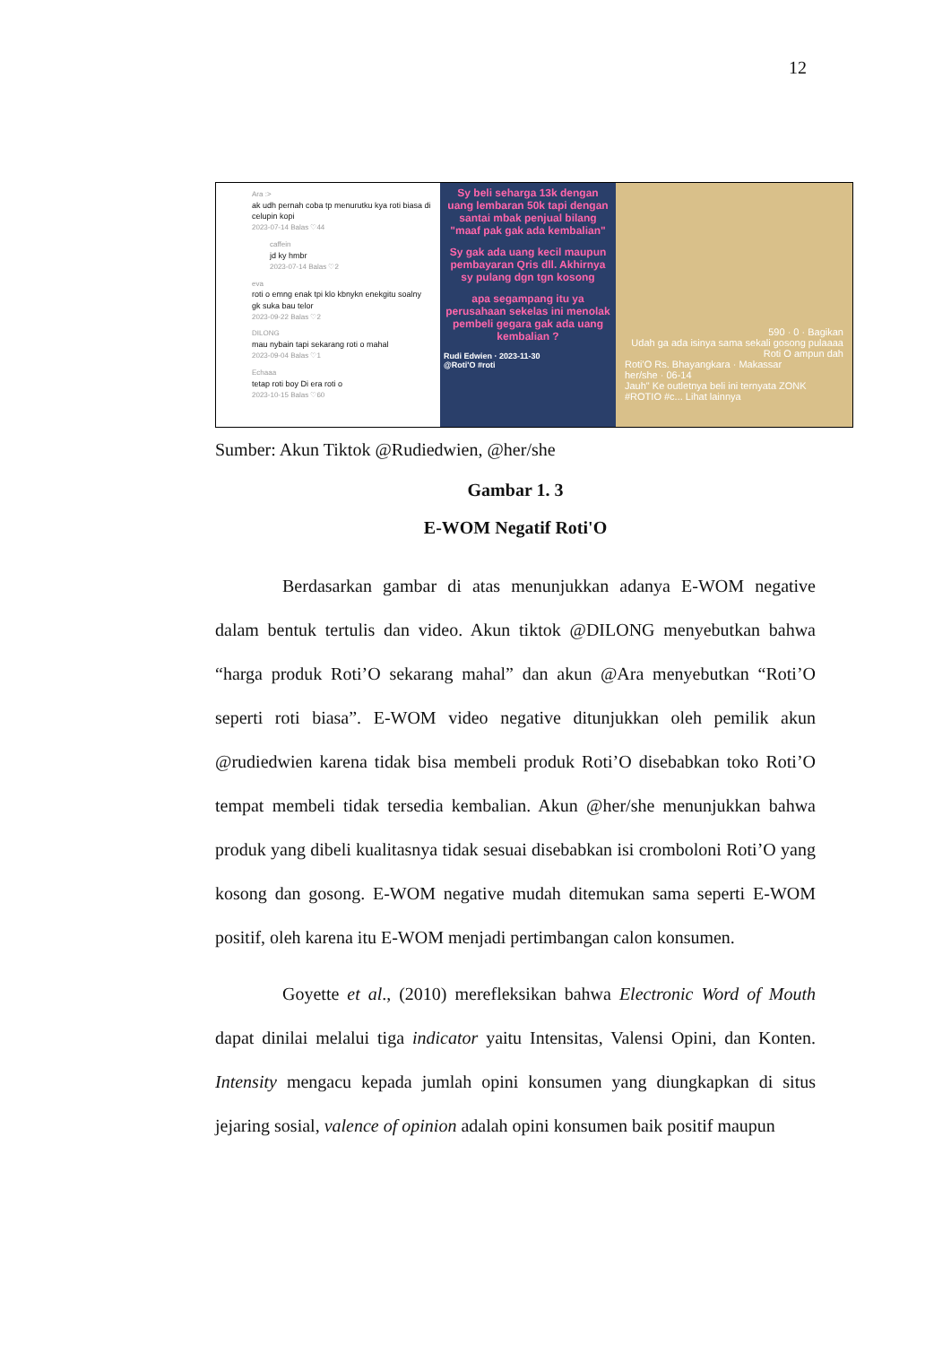12
Ara :>
ak udh pernah coba tp menurutku kya roti biasa di celupin kopi
2023-07-14 Balas ♡44
caffein
jd ky hmbr
2023-07-14 Balas ♡2
eva
roti o emng enak tpi klo kbnykn enekgitu soalny gk suka bau telor
2023-09-22 Balas ♡2
DILONG
mau nybain tapi sekarang roti o mahal
2023-09-04 Balas ♡1
Echaaa
tetap roti boy Di era roti o
2023-10-15 Balas ♡60
Sy beli seharga 13k dengan uang lembaran 50k tapi dengan santai mbak penjual bilang "maaf pak gak ada kembalian"
Sy gak ada uang kecil maupun pembayaran Qris dll. Akhirnya sy pulang dgn tgn kosong
apa segampang itu ya perusahaan sekelas ini menolak pembeli gegara gak ada uang kembalian ?
Rudi Edwien · 2023-11-30
@Roti'O #roti
590 · 0 · Bagikan
Udah ga ada isinya sama sekali gosong pulaaaa Roti O ampun dah
Roti'O Rs. Bhayangkara · Makassar
her/she · 06-14
Jauh" Ke outletnya beli ini ternyata ZONK #ROTIO #c... Lihat lainnya
Sumber: Akun Tiktok @Rudiedwien, @her/she
Gambar 1. 3
E-WOM Negatif Roti'O
Berdasarkan gambar di atas menunjukkan adanya E-WOM negative dalam bentuk tertulis dan video. Akun tiktok @DILONG menyebutkan bahwa “harga produk Roti’O sekarang mahal” dan akun @Ara menyebutkan “Roti’O seperti roti biasa”. E-WOM video negative ditunjukkan oleh pemilik akun @rudiedwien karena tidak bisa membeli produk Roti’O disebabkan toko Roti’O tempat membeli tidak tersedia kembalian. Akun @her/she menunjukkan bahwa produk yang dibeli kualitasnya tidak sesuai disebabkan isi cromboloni Roti’O yang kosong dan gosong. E-WOM negative mudah ditemukan sama seperti E-WOM positif, oleh karena itu E-WOM menjadi pertimbangan calon konsumen.
Goyette et al., (2010) merefleksikan bahwa Electronic Word of Mouth dapat dinilai melalui tiga indicator yaitu Intensitas, Valensi Opini, dan Konten. Intensity mengacu kepada jumlah opini konsumen yang diungkapkan di situs jejaring sosial, valence of opinion adalah opini konsumen baik positif maupun